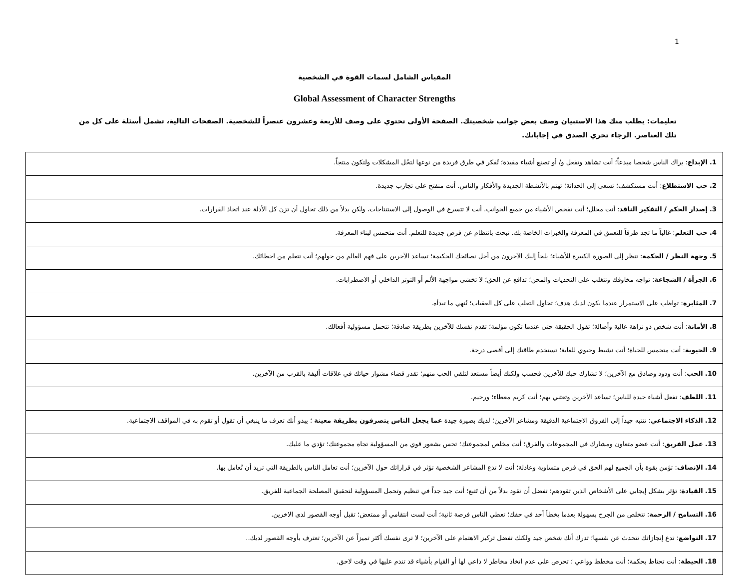1
المقياس الشامل لسمات القوة في الشخصية
Global Assessment of Character Strengths
تعليمات: يطلب منك هذا الاستبيان وصف بعض جوانب شخصيتك. الصفحة الأولى تحتوي على وصف للأربعة وعشرون عنصراً للشخصية. الصفحات التالية، تشمل أسئلة على كل من تلك العناصر. الرجاء تحري الصدق في إجاباتك.
| 1. الإبداع : يراك الناس شخصا مبدعاً؛ أنت تشاهد وتفعل و/ أو تصنع أشياء مفيدة؛ تُفكر في طرق فريدة من نوعها لتحُل المشكلات ولتكون منتجاً. |
| 2. حب الاستطلاع : أنت مستكشف؛ تسعى إلى الحداثة؛ تهتم بالأنشطة الجديدة والأفكار والناس. أنت منفتح على تجارب جديدة. |
| 3. إصدار الحكم / التفكير الناقد : أنت محلل؛ أنت تفحص الأشياء من جميع الجوانب. أنت لا تتسرع في الوصول إلى الاستنتاجات، ولكن بدلاً من ذلك تحاول أن تزن كل الأدلة عند اتخاذ القرارات. |
| 4. حب التعلم : غالباً ما تجد طرقاً للتعمق في المعرفة والخبرات الخاصة بك. تبحث بانتظام عن فرص جديدة للتعلم. أنت متحمس لبناء المعرفة. |
| 5. وجهة النظر / الحكمة : تنظر إلى الصورة الكبيرة للأشياء؛ يلجأ إليك الآخرون من أجل نصائحك الحكيمة؛ تساعد الآخرين على فهم العالم من حولهم؛ أنت تتعلم من اخطائك. |
| 6. الجرأة / الشجاعة : تواجه مخاوفك وتتغلب على التحديات والمحن؛ تدافع عن الحق؛ لا تخشى مواجهة الألم أو التوتر الداخلي أو الاضطرابات. |
| 7. المثابرة : تواظب على الاستمرار عندما يكون لديك هدف؛ تحاول التغلب على كل العقبات؛ تُنهي ما تبدأه. |
| 8. الأمانة : أنت شخص ذو نزاهة عالية وأصالة؛ تقول الحقيقة حتى عندما تكون مؤلمة؛ تقدم نفسك للآخرين بطريقة صادقة؛ تتحمل مسؤولية أفعالك. |
| 9. الحيوية : أنت متحمس للحياة؛ أنت نشيط وحيوي للغاية؛ تستخدم طاقتك إلى أقصى درجة. |
| 10. الحب : أنت ودود وصادق مع الآخرين؛ لا تشارك حبك للآخرين فحسب ولكنك أيضاً مستعد لتلقي الحب منهم؛ تقدر قضاء مشوار حياتك في علاقات أليفة بالقرب من الآخرين. |
| 11. اللطف : تفعل أشياء جيدة للناس؛ تساعد الآخرين وتعتني بهم؛ أنت كريم معطاء؛ ورحيم. |
| 12. الذكاء الاجتماعي : تنتبه جيداً إلى الفروق الاجتماعية الدقيقة ومشاعر الآخرين؛ لديك بصيرة جيدة عما يجعل الناس يتصرفون بطريقة معينة ؛ يبدو أنك تعرف ما ينبغي أن تقول أو تقوم به في المواقف الاجتماعية. |
| 13. عمل الفريق : أنت عضو متعاون ومشارك في المجموعات والفرق؛ أنت مخلص لمجموعتك؛ تحس بشعور قوي من المسؤولية تجاه مجموعتك؛ تؤدي ما عليك. |
| 14. الإنصاف : تؤمن بقوة بأن الجميع لهم الحق في فرص متساوية وعادلة؛ أنت لا تدع المشاعر الشخصية تؤثر في قراراتك حول الآخرين؛ أنت تعامل الناس بالطريقة التي تريد أن تُعامل بها. |
| 15. القيادة : تؤثر بشكل إيجابي على الأشخاص الذين تقودهم؛ تفضل أن تقود بدلاً من أن تَتبع؛ أنت جيد جداً في تنظيم وتحمل المسؤولية لتحقيق المصلحة الجماعية للفريق. |
| 16. التسامح / الرحمة : تتخلص من الجرح بسهولة بعدما يخطأ أحد في حقك؛ تعطي الناس فرصة ثانية؛ أنت لست انتقامي أو ممتعض؛ تقبل أوجه القصور لدى الاخرين. |
| 17. التواضع : تدع إنجازاتك تتحدث عن نفسها؛ تدرك أنك شخص جيد ولكنك تفضل تركيز الاهتمام على الآخرين؛ لا ترى نفسك أكثر تميزاً عن الآخرين؛ تعترف بأوجه القصور لديك.. |
| 18. الحيطة : أنت تحتاط بحكمة؛ أنت مخطط وواعي ؛ تحرص على عدم اتخاذ مخاطر لا داعي لها أو القيام بأشياء قد تندم عليها في وقت لاحق. |